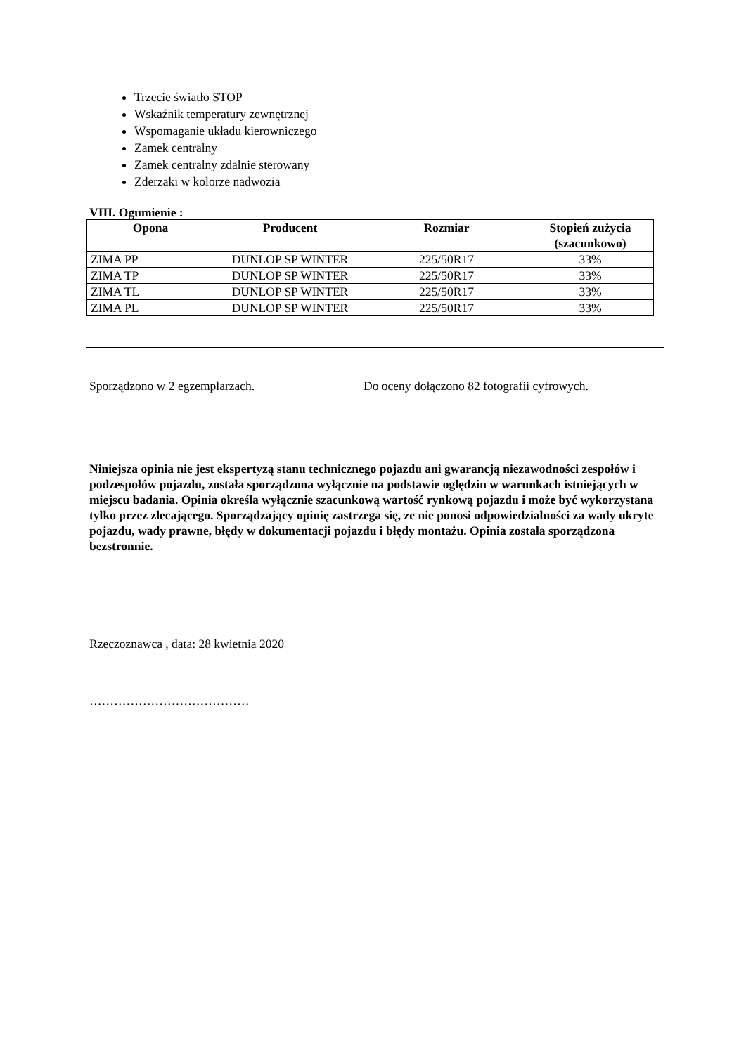Trzecie światło STOP
Wskaźnik temperatury zewnętrznej
Wspomaganie układu kierowniczego
Zamek centralny
Zamek centralny zdalnie sterowany
Zderzaki w kolorze nadwozia
VIII. Ogumienie :
| Opona | Producent | Rozmiar | Stopień zużycia (szacunkowo) |
| --- | --- | --- | --- |
| ZIMA PP | DUNLOP SP WINTER | 225/50R17 | 33% |
| ZIMA TP | DUNLOP SP WINTER | 225/50R17 | 33% |
| ZIMA TL | DUNLOP SP WINTER | 225/50R17 | 33% |
| ZIMA PL | DUNLOP SP WINTER | 225/50R17 | 33% |
Sporządzono w 2 egzemplarzach. Do oceny dołączono 82 fotografii cyfrowych.
Niniejsza opinia nie jest ekspertyzą stanu technicznego pojazdu ani gwarancją niezawodności zespołów i podzespołów pojazdu, została sporządzona wyłącznie na podstawie oględzin w warunkach istniejących w miejscu badania. Opinia określa wyłącznie szacunkową wartość rynkową pojazdu i może być wykorzystana tylko przez zlecającego. Sporządzający opinię zastrzega się, ze nie ponosi odpowiedzialności za wady ukryte pojazdu, wady prawne, błędy w dokumentacji pojazdu i błędy montażu. Opinia została sporządzona bezstronnie.
Rzeczoznawca , data: 28 kwietnia 2020
…………………………………